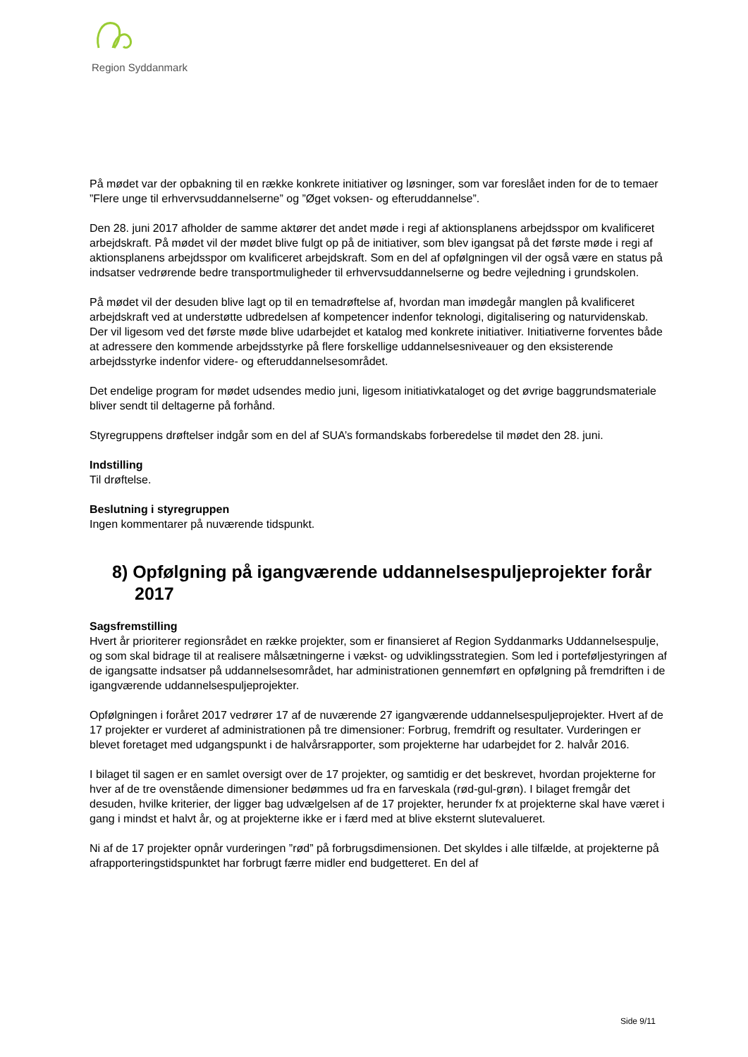Region Syddanmark
På mødet var der opbakning til en række konkrete initiativer og løsninger, som var foreslået inden for de to temaer ”Flere unge til erhvervsuddannelserne” og ”Øget voksen- og efteruddannelse”.
Den 28. juni 2017 afholder de samme aktører det andet møde i regi af aktionsplanens arbejdsspor om kvalificeret arbejdskraft. På mødet vil der mødet blive fulgt op på de initiativer, som blev igangsat på det første møde i regi af aktionsplanens arbejdsspor om kvalificeret arbejdskraft. Som en del af opfølgningen vil der også være en status på indsatser vedrørende bedre transportmuligheder til erhvervsuddannelserne og bedre vejledning i grundskolen.
På mødet vil der desuden blive lagt op til en temadrøftelse af, hvordan man imødegår manglen på kvalificeret arbejdskraft ved at understøtte udbredelsen af kompetencer indenfor teknologi, digitalisering og naturvidenskab. Der vil ligesom ved det første møde blive udarbejdet et katalog med konkrete initiativer. Initiativerne forventes både at adressere den kommende arbejdsstyrke på flere forskellige uddannelsesniveauer og den eksisterende arbejdsstyrke indenfor videre- og efteruddannelsesområdet.
Det endelige program for mødet udsendes medio juni, ligesom initiativkataloget og det øvrige baggrundsmateriale bliver sendt til deltagerne på forhånd.
Styregruppens drøftelser indgår som en del af SUA’s formandskabs forberedelse til mødet den 28. juni.
Indstilling
Til drøftelse.
Beslutning i styregruppen
Ingen kommentarer på nuværende tidspunkt.
8) Opfølgning på igangværende uddannelsespuljeprojekter forår 2017
Sagsfremstilling
Hvert år prioriterer regionsrådet en række projekter, som er finansieret af Region Syddanmarks Uddannelsespulje, og som skal bidrage til at realisere målsætningerne i vækst- og udviklingsstrategien. Som led i porteføljestyringen af de igangsatte indsatser på uddannelsesområdet, har administrationen gennemført en opfølgning på fremdriften i de igangværende uddannelsespuljeprojekter.
Opfølgningen i foråret 2017 vedrører 17 af de nuværende 27 igangværende uddannelsespuljeprojekter. Hvert af de 17 projekter er vurderet af administrationen på tre dimensioner: Forbrug, fremdrift og resultater. Vurderingen er blevet foretaget med udgangspunkt i de halvårsrapporter, som projekterne har udarbejdet for 2. halvår 2016.
I bilaget til sagen er en samlet oversigt over de 17 projekter, og samtidig er det beskrevet, hvordan projekterne for hver af de tre ovenstående dimensioner bedømmes ud fra en farveskala (rød-gul-grøn). I bilaget fremgår det desuden, hvilke kriterier, der ligger bag udvælgelsen af de 17 projekter, herunder fx at projekterne skal have været i gang i mindst et halvt år, og at projekterne ikke er i færd med at blive eksternt slutevalueret.
Ni af de 17 projekter opnår vurderingen ”rød” på forbrugsdimensionen. Det skyldes i alle tilfælde, at projekterne på afrapporteringstidspunktet har forbrugt færre midler end budgetteret. En del af
Side 9/11